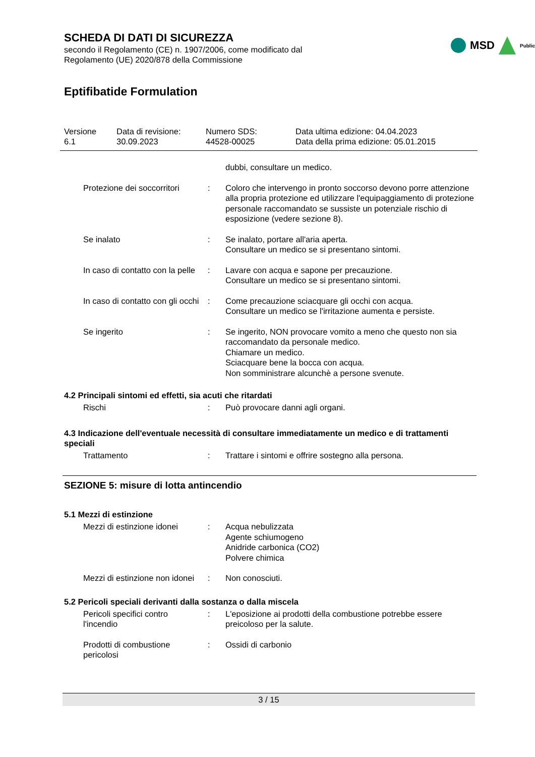SCHEDA DI DATI DI SICUREZZA
secondo il Regolamento (CE) n. 1907/2006, come modificato dal
Regolamento (UE) 2020/878 della Commissione
MSD Public
Eptifibatide Formulation
Versione
6.1
Data di revisione:
30.09.2023
Numero SDS:
44528-00025
Data ultima edizione: 04.04.2023
Data della prima edizione: 05.01.2015
| | | dubbi, consultare un medico. |
| Protezione dei soccorritori | : | Coloro che intervengo in pronto soccorso devono porre attenzione alla propria protezione ed utilizzare l'equipaggiamento di protezione personale raccomandato se sussiste un potenziale rischio di esposizione (vedere sezione 8). |
| Se inalato | : | Se inalato, portare all'aria aperta. Consultare un medico se si presentano sintomi. |
| In caso di contatto con la pelle | : | Lavare con acqua e sapone per precauzione. Consultare un medico se si presentano sintomi. |
| In caso di contatto con gli occhi | : | Come precauzione sciacquare gli occhi con acqua. Consultare un medico se l'irritazione aumenta e persiste. |
| Se ingerito | : | Se ingerito, NON provocare vomito a meno che questo non sia raccomandato da personale medico. Chiamare un medico. Sciacquare bene la bocca con acqua. Non somministrare alcunchè a persone svenute. |
4.2 Principali sintomi ed effetti, sia acuti che ritardati
| Rischi | : | Può provocare danni agli organi. |
4.3 Indicazione dell'eventuale necessità di consultare immediatamente un medico e di trattamenti speciali
| Trattamento | : | Trattare i sintomi e offrire sostegno alla persona. |
SEZIONE 5: misure di lotta antincendio
5.1 Mezzi di estinzione
| Mezzi di estinzione idonei | : | Acqua nebulizzata Agente schiumogeno Anidride carbonica (CO2) Polvere chimica |
| Mezzi di estinzione non idonei | : | Non conosciuti. |
5.2 Pericoli speciali derivanti dalla sostanza o dalla miscela
| Pericoli specifici contro l'incendio | : | L'eposizione ai prodotti della combustione potrebbe essere preicoloso per la salute. |
| Prodotti di combustione pericolosi | : | Ossidi di carbonio |
3 / 15